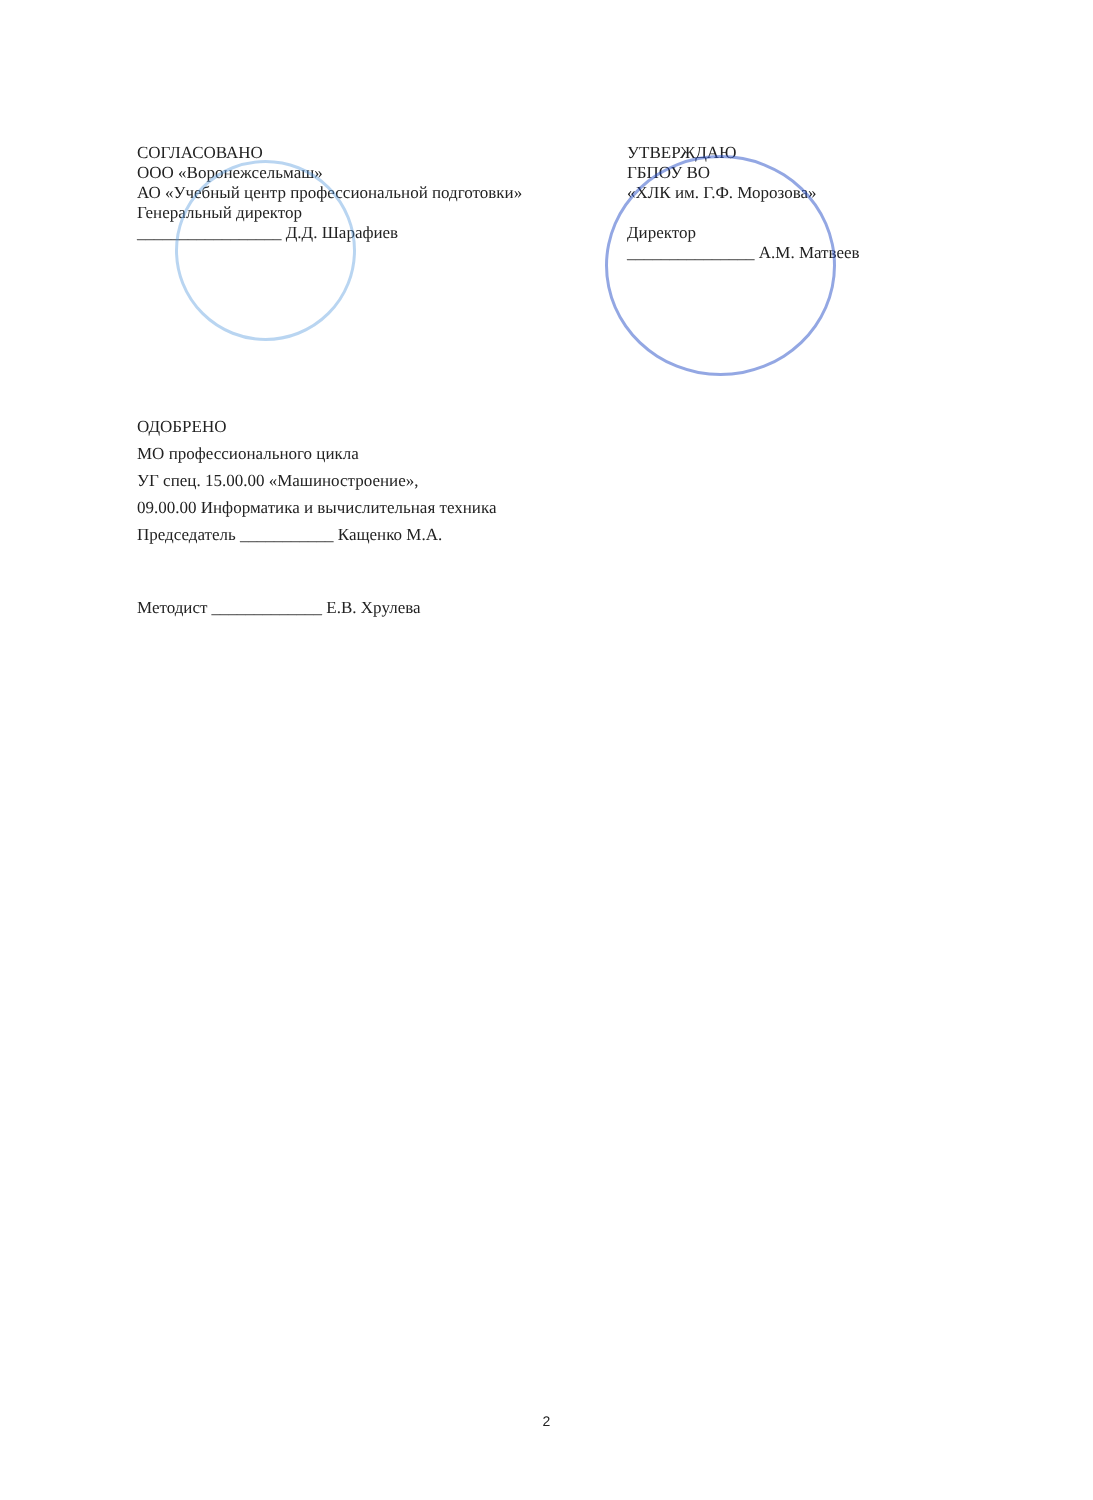СОГЛАСОВАНО
ООО «Воронежсельмаш»
АО «Учебный центр профессиональной подготовки»
Генеральный директор
_________________ Д.Д. Шарафиев
УТВЕРЖДАЮ
ГБПОУ ВО
«ХЛК им. Г.Ф. Морозова»
Директор
_______________ А.М. Матвеев
ОДОБРЕНО
МО профессионального цикла
УГ спец. 15.00.00 «Машиностроение»,
09.00.00 Информатика и вычислительная техника
Председатель ___________ Кащенко М.А.
Методист _____________ Е.В. Хрулева
2